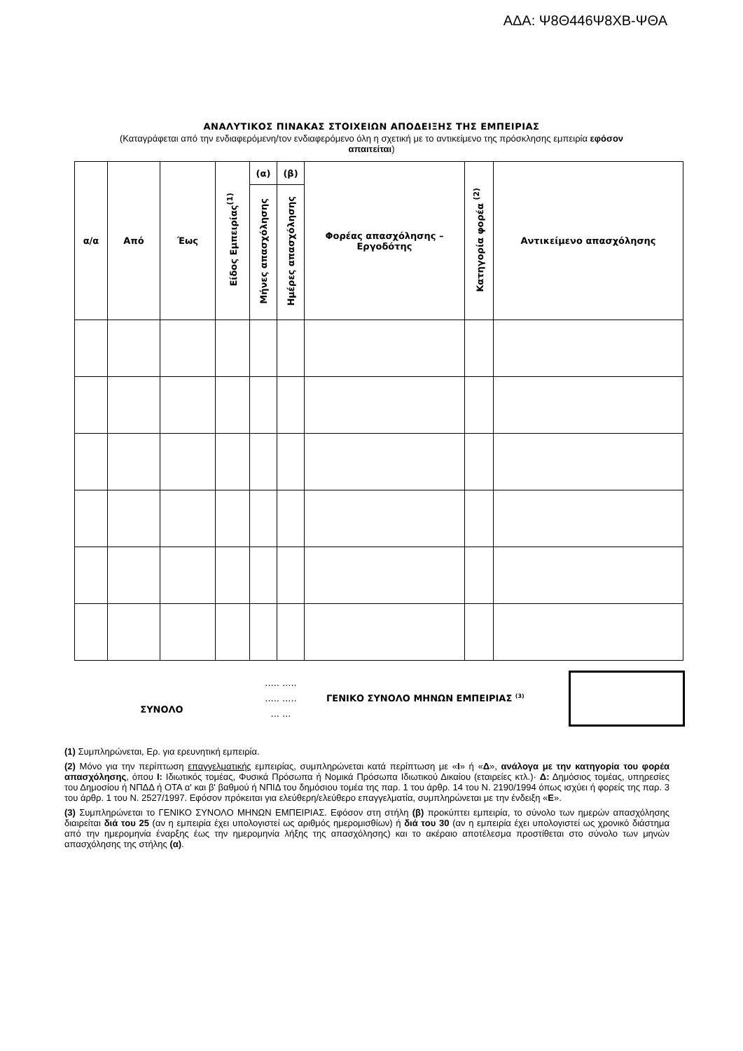ΑΔΑ: Ψ8Θ446Ψ8ΧΒ-ΨΘΑ
ΑΝΑΛΥΤΙΚΟΣ ΠΙΝΑΚΑΣ ΣΤΟΙΧΕΙΩΝ ΑΠΟΔΕΙΞΗΣ ΤΗΣ ΕΜΠΕΙΡΙΑΣ
(Καταγράφεται από την ενδιαφερόμενη/τον ενδιαφερόμενο όλη η σχετική με το αντικείμενο της πρόσκλησης εμπειρία εφόσον απαιτείται)
| α/α | Από | Έως | Είδος Εμπειρίας<sup>(1)</sup> | (α) | (β) | Φορέας απασχόλησης – Εργοδότης | Κατηγορία φορέα <sup>(2)</sup> | Αντικείμενο απασχόλησης |
| --- | --- | --- | --- | --- | --- | --- | --- | --- |
| | | | | Μήνες απασχόλησης | Ημέρες απασχόλησης | | | |
ΣΥΝΟΛΟ
..... .....
..... .....
... ...
ΓΕΝΙΚΟ ΣΥΝΟΛΟ ΜΗΝΩΝ ΕΜΠΕΙΡΙΑΣ <sup>(3)</sup>
(1) Συμπληρώνεται, Ερ. για ερευνητική εμπειρία.
(2) Μόνο για την περίπτωση επαγγελματικής εμπειρίας, συμπληρώνεται κατά περίπτωση με «Ι» ή «Δ», ανάλογα με την κατηγορία του φορέα απασχόλησης, όπου Ι: Ιδιωτικός τομέας, Φυσικά Πρόσωπα ή Νομικά Πρόσωπα Ιδιωτικού Δικαίου (εταιρείες κτλ.)· Δ: Δημόσιος τομέας, υπηρεσίες του Δημοσίου ή ΝΠΔΔ ή ΟΤΑ α' και β' βαθμού ή ΝΠΙΔ του δημόσιου τομέα της παρ. 1 του άρθρ. 14 του Ν. 2190/1994 όπως ισχύει ή φορείς της παρ. 3 του άρθρ. 1 του Ν. 2527/1997. Εφόσον πρόκειται για ελεύθερη/ελεύθερο επαγγελματία, συμπληρώνεται με την ένδειξη «Ε».
(3) Συμπληρώνεται το ΓΕΝΙΚΟ ΣΥΝΟΛΟ ΜΗΝΩΝ ΕΜΠΕΙΡΙΑΣ. Εφόσον στη στήλη (β) προκύπτει εμπειρία, το σύνολο των ημερών απασχόλησης διαιρείται διά του 25 (αν η εμπειρία έχει υπολογιστεί ως αριθμός ημερομισθίων) ή διά του 30 (αν η εμπειρία έχει υπολογιστεί ως χρονικό διάστημα από την ημερομηνία έναρξης έως την ημερομηνία λήξης της απασχόλησης) και το ακέραιο αποτέλεσμα προστίθεται στο σύνολο των μηνών απασχόλησης της στήλης (α).